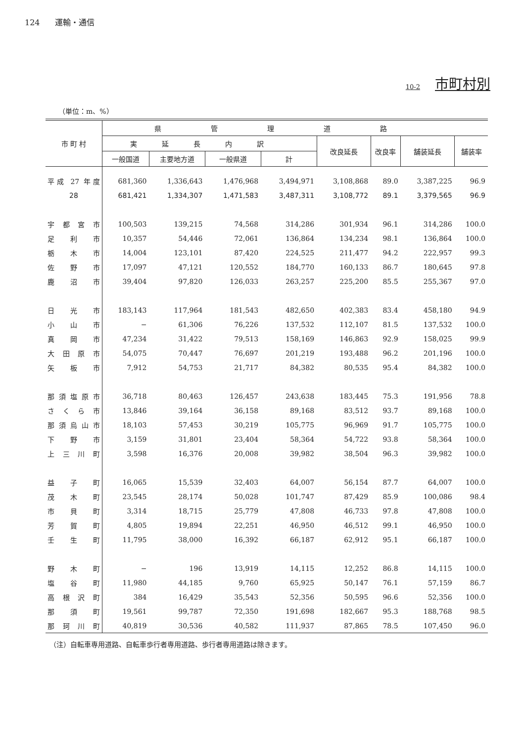124 運輸・通信
10-2 市町村別
（単位：m、%）
| 市 町 村 | 県管理道路 | | | | | | | |
| --- | --- | --- | --- | --- | --- | --- | --- | --- |
| | 実延長内訳 | | | | 改良延長 | 改良率 | 舗装延長 | 舗装率 |
| | 一般国道 | 主要地方道 | 一般県道 | 計 | | | | |
| 平成 27 年度 | 681,360 | 1,336,643 | 1,476,968 | 3,494,971 | 3,108,868 | 89.0 | 3,387,225 | 96.9 |
| 28 | 681,421 | 1,334,307 | 1,471,583 | 3,487,311 | 3,108,772 | 89.1 | 3,379,565 | 96.9 |
| 宇都宮市 | 100,503 | 139,215 | 74,568 | 314,286 | 301,934 | 96.1 | 314,286 | 100.0 |
| 足利市 | 10,357 | 54,446 | 72,061 | 136,864 | 134,234 | 98.1 | 136,864 | 100.0 |
| 栃木市 | 14,004 | 123,101 | 87,420 | 224,525 | 211,477 | 94.2 | 222,957 | 99.3 |
| 佐野市 | 17,097 | 47,121 | 120,552 | 184,770 | 160,133 | 86.7 | 180,645 | 97.8 |
| 鹿沼市 | 39,404 | 97,820 | 126,033 | 263,257 | 225,200 | 85.5 | 255,367 | 97.0 |
| 日光市 | 183,143 | 117,964 | 181,543 | 482,650 | 402,383 | 83.4 | 458,180 | 94.9 |
| 小山市 | − | 61,306 | 76,226 | 137,532 | 112,107 | 81.5 | 137,532 | 100.0 |
| 真岡市 | 47,234 | 31,422 | 79,513 | 158,169 | 146,863 | 92.9 | 158,025 | 99.9 |
| 大田原市 | 54,075 | 70,447 | 76,697 | 201,219 | 193,488 | 96.2 | 201,196 | 100.0 |
| 矢板市 | 7,912 | 54,753 | 21,717 | 84,382 | 80,535 | 95.4 | 84,382 | 100.0 |
| 那須塩原市 | 36,718 | 80,463 | 126,457 | 243,638 | 183,445 | 75.3 | 191,956 | 78.8 |
| さくら市 | 13,846 | 39,164 | 36,158 | 89,168 | 83,512 | 93.7 | 89,168 | 100.0 |
| 那須烏山市 | 18,103 | 57,453 | 30,219 | 105,775 | 96,969 | 91.7 | 105,775 | 100.0 |
| 下野市 | 3,159 | 31,801 | 23,404 | 58,364 | 54,722 | 93.8 | 58,364 | 100.0 |
| 上三川町 | 3,598 | 16,376 | 20,008 | 39,982 | 38,504 | 96.3 | 39,982 | 100.0 |
| 益子町 | 16,065 | 15,539 | 32,403 | 64,007 | 56,154 | 87.7 | 64,007 | 100.0 |
| 茂木町 | 23,545 | 28,174 | 50,028 | 101,747 | 87,429 | 85.9 | 100,086 | 98.4 |
| 市貝町 | 3,314 | 18,715 | 25,779 | 47,808 | 46,733 | 97.8 | 47,808 | 100.0 |
| 芳賀町 | 4,805 | 19,894 | 22,251 | 46,950 | 46,512 | 99.1 | 46,950 | 100.0 |
| 壬生町 | 11,795 | 38,000 | 16,392 | 66,187 | 62,912 | 95.1 | 66,187 | 100.0 |
| 野木町 | − | 196 | 13,919 | 14,115 | 12,252 | 86.8 | 14,115 | 100.0 |
| 塩谷町 | 11,980 | 44,185 | 9,760 | 65,925 | 50,147 | 76.1 | 57,159 | 86.7 |
| 高根沢町 | 384 | 16,429 | 35,543 | 52,356 | 50,595 | 96.6 | 52,356 | 100.0 |
| 那須町 | 19,561 | 99,787 | 72,350 | 191,698 | 182,667 | 95.3 | 188,768 | 98.5 |
| 那珂川町 | 40,819 | 30,536 | 40,582 | 111,937 | 87,865 | 78.5 | 107,450 | 96.0 |
（注）自転車専用道路、自転車歩行者専用道路、歩行者専用道路は除きます。